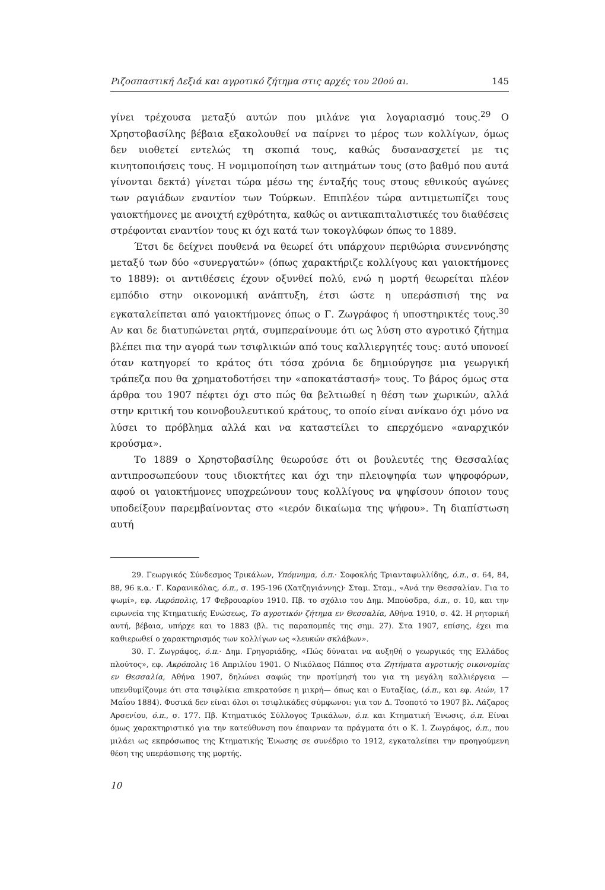Ριζοσπαστική Δεξιά και αγροτικό ζήτημα στις αρχές του 20ού αι. 145
γίνει τρέχουσα μεταξύ αυτών που μιλάνε για λογαριασμό τους.<sup>29</sup> Ο Χρηστοβασίλης βέβαια εξακολουθεί να παίρνει το μέρος των κολλίγων, όμως δεν υιοθετεί εντελώς τη σκοπιά τους, καθώς δυσανασχετεί με τις κινητοποιήσεις τους. Η νομιμοποίηση των αιτημάτων τους (στο βαθμό που αυτά γίνονται δεκτά) γίνεται τώρα μέσω της ένταξής τους στους εθνικούς αγώνες των ραγιάδων εναντίον των Τούρκων. Επιπλέον τώρα αντιμετωπίζει τους γαιοκτήμονες με ανοιχτή εχθρότητα, καθώς οι αντικαπιταλιστικές του διαθέσεις στρέφονται εναντίον τους κι όχι κατά των τοκογλύφων όπως το 1889.
Έτσι δε δείχνει πουθενά να θεωρεί ότι υπάρχουν περιθώρια συνεννόησης μεταξύ των δύο «συνεργατών» (όπως χαρακτήριζε κολλίγους και γαιοκτήμονες το 1889): οι αντιθέσεις έχουν οξυνθεί πολύ, ενώ η μορτή θεωρείται πλέον εμπόδιο στην οικονομική ανάπτυξη, έτσι ώστε η υπεράσπισή της να εγκαταλείπεται από γαιοκτήμονες όπως ο Γ. Ζωγράφος ή υποστηρικτές τους.<sup>30</sup> Αν και δε διατυπώνεται ρητά, συμπεραίνουμε ότι ως λύση στο αγροτικό ζήτημα βλέπει πια την αγορά των τσιφλικιών από τους καλλιεργητές τους: αυτό υπονοεί όταν κατηγορεί το κράτος ότι τόσα χρόνια δε δημιούργησε μια γεωργική τράπεζα που θα χρηματοδοτήσει την «αποκατάστασή» τους. Το βάρος όμως στα άρθρα του 1907 πέφτει όχι στο πώς θα βελτιωθεί η θέση των χωρικών, αλλά στην κριτική του κοινοβουλευτικού κράτους, το οποίο είναι ανίκανο όχι μόνο να λύσει το πρόβλημα αλλά και να καταστείλει το επερχόμενο «αναρχικόν κρούσμα».
Το 1889 ο Χρηστοβασίλης θεωρούσε ότι οι βουλευτές της Θεσσαλίας αντιπροσωπεύουν τους ιδιοκτήτες και όχι την πλειοψηφία των ψηφοφόρων, αφού οι γαιοκτήμονες υποχρεώνουν τους κολλίγους να ψηφίσουν όποιον τους υποδείξουν παρεμβαίνοντας στο «ιερόν δικαίωμα της ψήφου». Τη διαπίστωση αυτή
29. Γεωργικός Σύνδεσμος Τρικάλων, Υπόμνημα, ό.π.· Σοφοκλής Τριανταφυλλίδης, ό.π., σ. 64, 84, 88, 96 κ.α.· Γ. Καρανικόλας, ό.π., σ. 195-196 (Χατζηγιάννης)· Σταμ. Σταμ., «Ανά την Θεσσαλίαν. Για το ψωμί», εφ. Ακρόπολις, 17 Φεβρουαρίου 1910. Πβ. το σχόλιο του Δημ. Μπούσδρα, ό.π., σ. 10, και την ειρωνεία της Κτηματικής Ενώσεως, Το αγροτικόν ζήτημα εν Θεσσαλία, Αθήνα 1910, σ. 42. Η ρητορική αυτή, βέβαια, υπήρχε και το 1883 (βλ. τις παραπομπές της σημ. 27). Στα 1907, επίσης, έχει πια καθιερωθεί ο χαρακτηρισμός των κολλίγων ως «λευκών σκλάβων».
30. Γ. Ζωγράφος, ό.π.· Δημ. Γρηγοριάδης, «Πώς δύναται να αυξηθή ο γεωργικός της Ελλάδος πλούτος», εφ. Ακρόπολις 16 Απριλίου 1901. Ο Νικόλαος Πάππος στα Ζητήματα αγροτικής οικονομίας εν Θεσσαλία, Αθήνα 1907, δηλώνει σαφώς την προτίμησή του για τη μεγάλη καλλιέργεια —υπενθυμίζουμε ότι στα τσιφλίκια επικρατούσε η μικρή— όπως και ο Ευταξίας, (ό.π., και εφ. Αιών, 17 Μαΐου 1884). Φυσικά δεν είναι όλοι οι τσιφλικάδες σύμφωνοι: για τον Δ. Τσοποτό το 1907 βλ. Λάζαρος Αρσενίου, ό.π., σ. 177. Πβ. Κτηματικός Σύλλογος Τρικάλων, ό.π. και Κτηματική Ένωσις, ό.π. Είναι όμως χαρακτηριστικό για την κατεύθυνση που έπαιρναν τα πράγματα ότι ο Κ. Ι. Ζωγράφος, ό.π., που μιλάει ως εκπρόσωπος της Κτηματικής Ένωσης σε συνέδριο το 1912, εγκαταλείπει την προηγούμενη θέση της υπεράσπισης της μορτής.
10